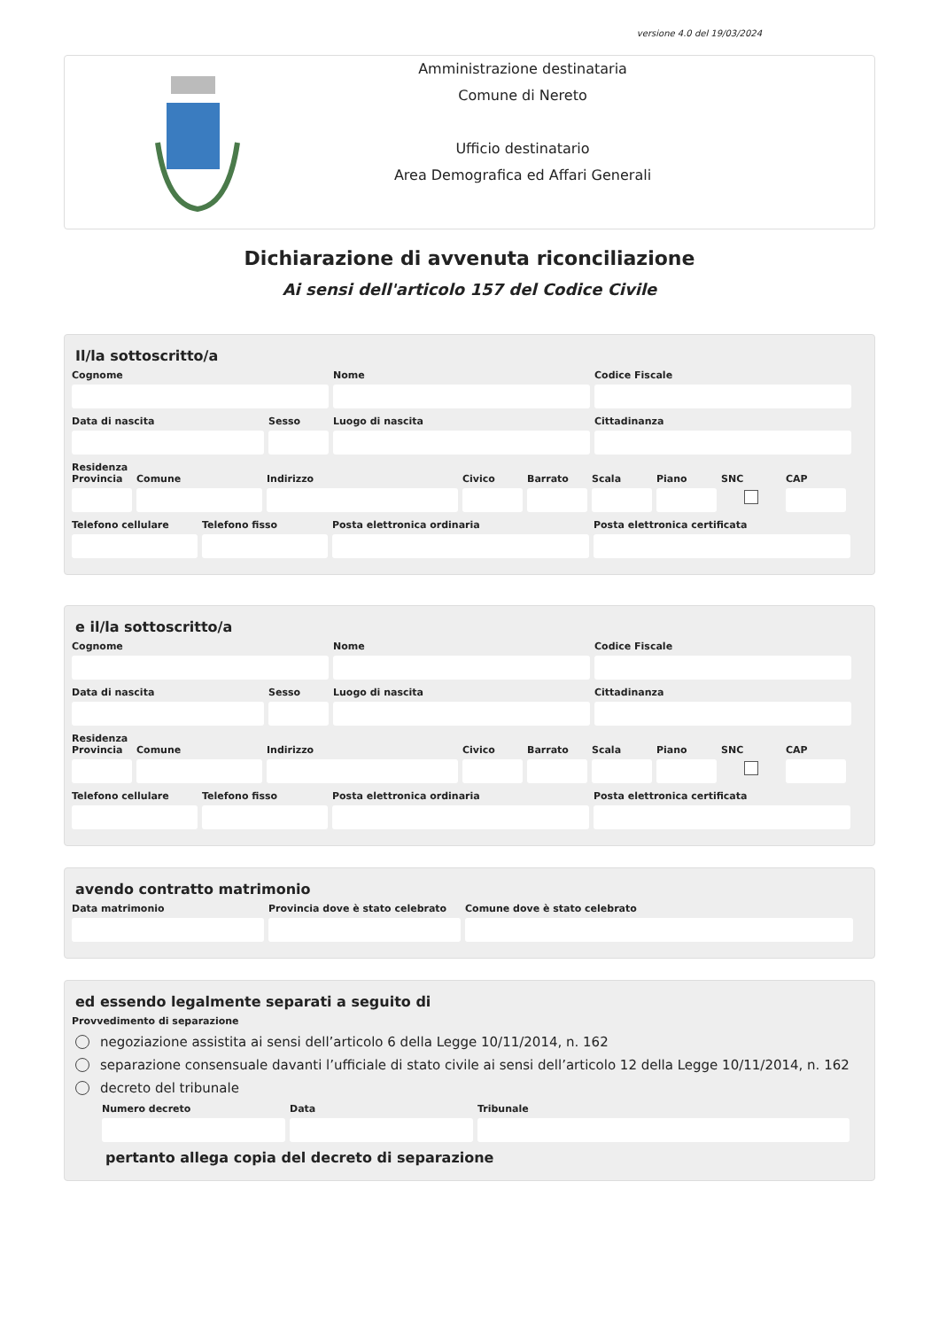versione 4.0 del 19/03/2024
Amministrazione destinataria
Comune di Nereto
Ufficio destinatario
Area Demografica ed Affari Generali
Dichiarazione di avvenuta riconciliazione
Ai sensi dell'articolo 157 del Codice Civile
Il/la sottoscritto/a
Cognome Nome Codice Fiscale
Data di nascita Sesso Luogo di nascita Cittadinanza
Residenza
Provincia Comune Indirizzo Civico Barrato Scala Piano SNC CAP
Telefono cellulare Telefono fisso Posta elettronica ordinaria Posta elettronica certificata
e il/la sottoscritto/a
Cognome Nome Codice Fiscale
Data di nascita Sesso Luogo di nascita Cittadinanza
Residenza
Provincia Comune Indirizzo Civico Barrato Scala Piano SNC CAP
Telefono cellulare Telefono fisso Posta elettronica ordinaria Posta elettronica certificata
avendo contratto matrimonio
Data matrimonio Provincia dove è stato celebrato Comune dove è stato celebrato
ed essendo legalmente separati a seguito di
Provvedimento di separazione
negoziazione assistita ai sensi dell’articolo 6 della Legge 10/11/2014, n. 162
separazione consensuale davanti l’ufficiale di stato civile ai sensi dell’articolo 12 della Legge 10/11/2014, n. 162
decreto del tribunale
Numero decreto Data Tribunale
pertanto allega copia del decreto di separazione